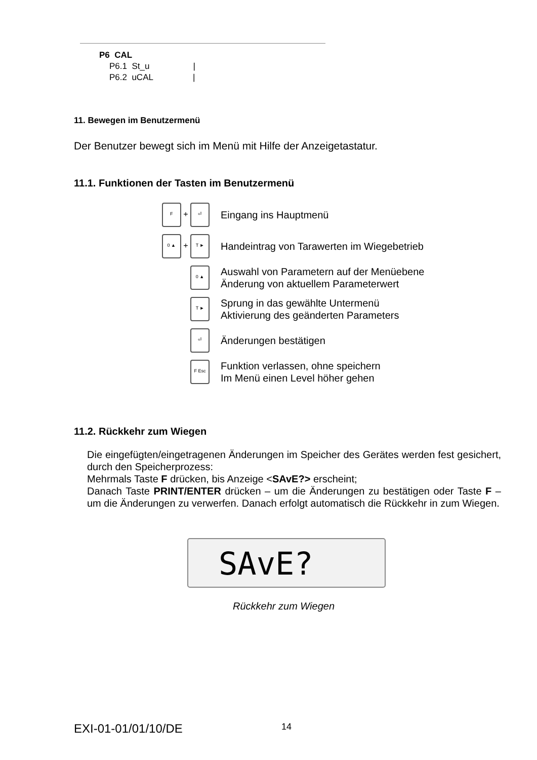P6 CAL
P6.1 St_u |
P6.2 uCAL |
11. Bewegen im Benutzermenü
Der Benutzer bewegt sich im Menü mit Hilfe der Anzeigetastatur.
11.1. Funktionen der Tasten im Benutzermenü
F + ⏎
Eingang ins Hauptmenü
0 ▲ + T ►
Handeintrag von Tarawerten im Wiegebetrieb
0 ▲
Auswahl von Parametern auf der Menüebene
Änderung von aktuellem Parameterwert
T ►
Sprung in das gewählte Untermenü
Aktivierung des geänderten Parameters
⏎
Änderungen bestätigen
F Esc
Funktion verlassen, ohne speichern
Im Menü einen Level höher gehen
11.2. Rückkehr zum Wiegen
Die eingefügten/eingetragenen Änderungen im Speicher des Gerätes werden fest gesichert, durch den Speicherprozess:
Mehrmals Taste F drücken, bis Anzeige <SAvE?> erscheint;
Danach Taste PRINT/ENTER drücken – um die Änderungen zu bestätigen oder Taste F – um die Änderungen zu verwerfen. Danach erfolgt automatisch die Rückkehr in zum Wiegen.
SAvE?
Rückkehr zum Wiegen
EXI-01-01/01/10/DE 14